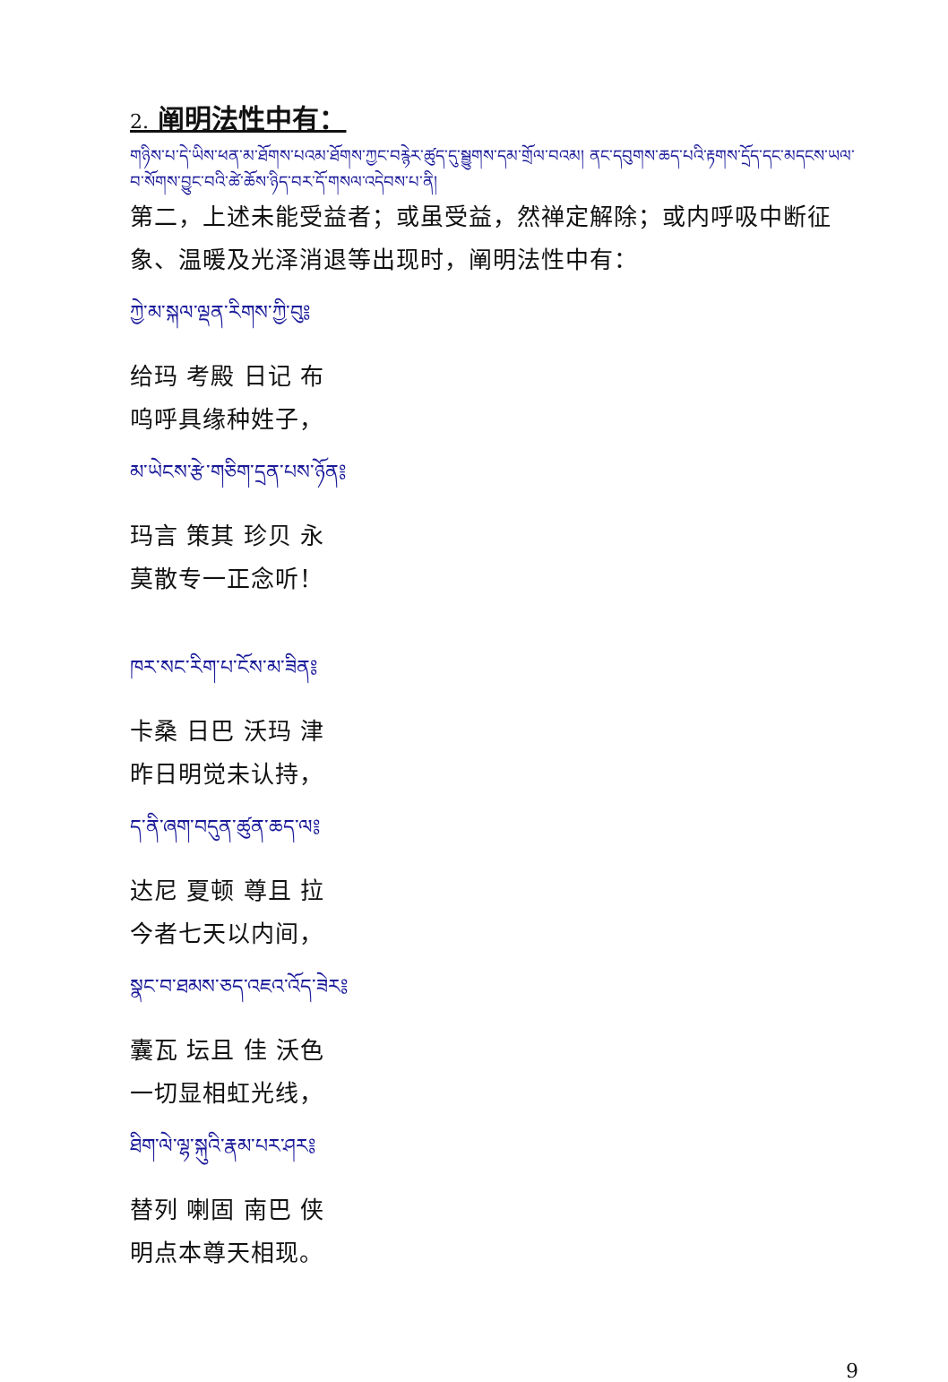2. 阐明法性中有：
གཉིས་པ་དེ་ཡིས་ཕན་མ་ཐོགས་པའམ་ཐོགས་ཀྱང་བརྙེར་ཚུད་དུ་སྦྱུགས་དམ་གྲོལ་བའམ། ནང་དབུགས་ཆད་པའི་རྟགས་དྲོད་དང་མདངས་ཡལ་བ་སོགས་བྱུང་བའི་ཚེ་ཆོས་ཉིད་བར་དོ་གསལ་འདེབས་པ་ནི།
第二，上述未能受益者；或虽受益，然禅定解除；或内呼吸中断征象、温暖及光泽消退等出现时，阐明法性中有：
ཀྱེ་མ་སྐལ་ལྡན་རིགས་ཀྱི་བུ༔
给玛 考殿 日记 布
呜呼具缘种姓子，
མ་ཡེངས་རྩེ་གཅིག་དྲན་པས་ཉོན༔
玛言 策其 珍贝 永
莫散专一正念听！
ཁར་སང་རིག་པ་ངོས་མ་ཟིན༔
卡桑 日巴 沃玛 津
昨日明觉未认持，
ད་ནི་ཞག་བདུན་ཚུན་ཆད་ལ༔
达尼 夏顿 尊且 拉
今者七天以内间，
སྣང་བ་ཐམས་ཅད་འཇའ་འོད་ཟེར༔
囊瓦 坛且 佳 沃色
一切显相虹光线，
ཐིག་ལེ་ལྷ་སྐུའི་རྣམ་པར་ཤར༔
替列 喇固 南巴 侠
明点本尊天相现。
9